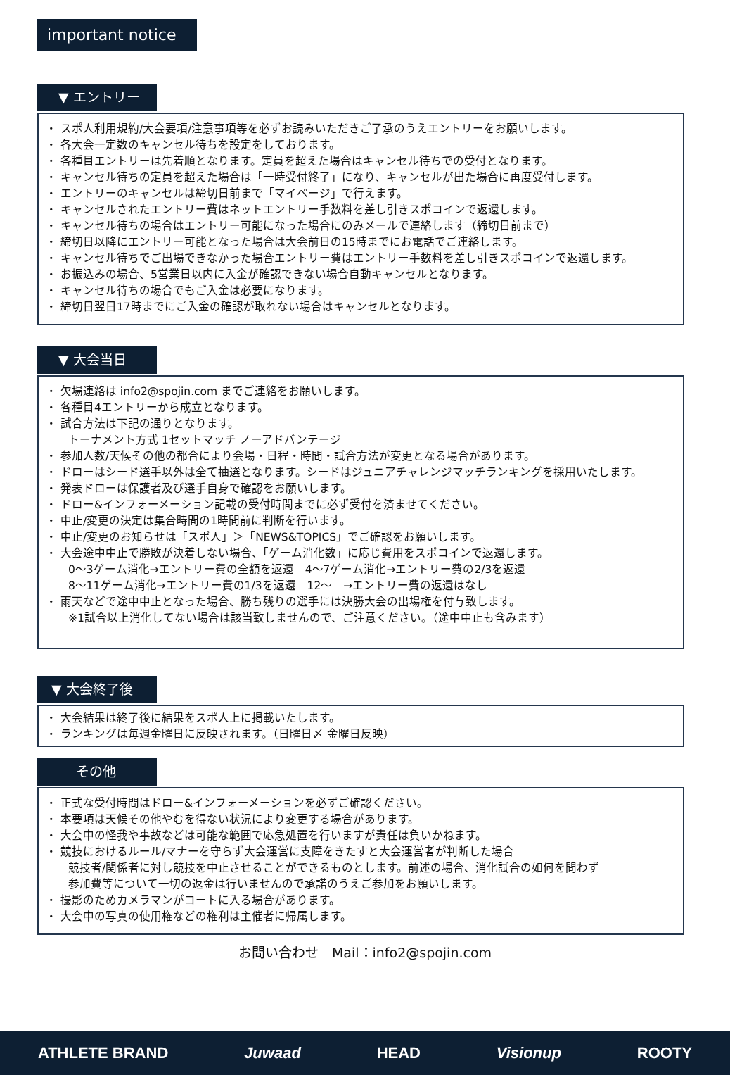important notice
▼ エントリー
・ スポ人利用規約/大会要項/注意事項等を必ずお読みいただきご了承のうえエントリーをお願いします。
・ 各大会一定数のキャンセル待ちを設定をしております。
・ 各種目エントリーは先着順となります。定員を超えた場合はキャンセル待ちでの受付となります。
・ キャンセル待ちの定員を超えた場合は「一時受付終了」になり、キャンセルが出た場合に再度受付します。
・ エントリーのキャンセルは締切日前まで「マイページ」で行えます。
・ キャンセルされたエントリー費はネットエントリー手数料を差し引きスポコインで返還します。
・ キャンセル待ちの場合はエントリー可能になった場合にのみメールで連絡します（締切日前まで）
・ 締切日以降にエントリー可能となった場合は大会前日の15時までにお電話でご連絡します。
・ キャンセル待ちでご出場できなかった場合エントリー費はエントリー手数料を差し引きスポコインで返還します。
・ お振込みの場合、5営業日以内に入金が確認できない場合自動キャンセルとなります。
・ キャンセル待ちの場合でもご入金は必要になります。
・ 締切日翌日17時までにご入金の確認が取れない場合はキャンセルとなります。
▼ 大会当日
・ 欠場連絡は info2@spojin.com までご連絡をお願いします。
・ 各種目4エントリーから成立となります。
・ 試合方法は下記の通りとなります。
トーナメント方式 1セットマッチ ノーアドバンテージ
・ 参加人数/天候その他の都合により会場・日程・時間・試合方法が変更となる場合があります。
・ ドローはシード選手以外は全て抽選となります。シードはジュニアチャレンジマッチランキングを採用いたします。
・ 発表ドローは保護者及び選手自身で確認をお願いします。
・ ドロー&インフォーメーション記載の受付時間までに必ず受付を済ませてください。
・ 中止/変更の決定は集合時間の1時間前に判断を行います。
・ 中止/変更のお知らせは「スポ人」＞「NEWS&TOPICS」でご確認をお願いします。
・ 大会途中中止で勝敗が決着しない場合、「ゲーム消化数」に応じ費用をスポコインで返還します。
0～3ゲーム消化→エントリー費の全額を返還　4～7ゲーム消化→エントリー費の2/3を返還
8～11ゲーム消化→エントリー費の1/3を返還　12～　→エントリー費の返還はなし
・ 雨天などで途中中止となった場合、勝ち残りの選手には決勝大会の出場権を付与致します。
※1試合以上消化してない場合は該当致しませんので、ご注意ください。（途中中止も含みます）
▼ 大会終了後
・ 大会結果は終了後に結果をスポ人上に掲載いたします。
・ ランキングは毎週金曜日に反映されます。（日曜日〆 金曜日反映）
その他
・ 正式な受付時間はドロー&インフォーメーションを必ずご確認ください。
・ 本要項は天候その他やむを得ない状況により変更する場合があります。
・ 大会中の怪我や事故などは可能な範囲で応急処置を行いますが責任は負いかねます。
・ 競技におけるルール/マナーを守らず大会運営に支障をきたすと大会運営者が判断した場合
競技者/関係者に対し競技を中止させることができるものとします。前述の場合、消化試合の如何を問わず
参加費等について一切の返金は行いませんので承諾のうえご参加をお願いします。
・ 撮影のためカメラマンがコートに入る場合があります。
・ 大会中の写真の使用権などの権利は主催者に帰属します。
お問い合わせ　Mail：info2@spojin.com
ATHLETE BRAND Juwaad HEAD Visionup ROOTY